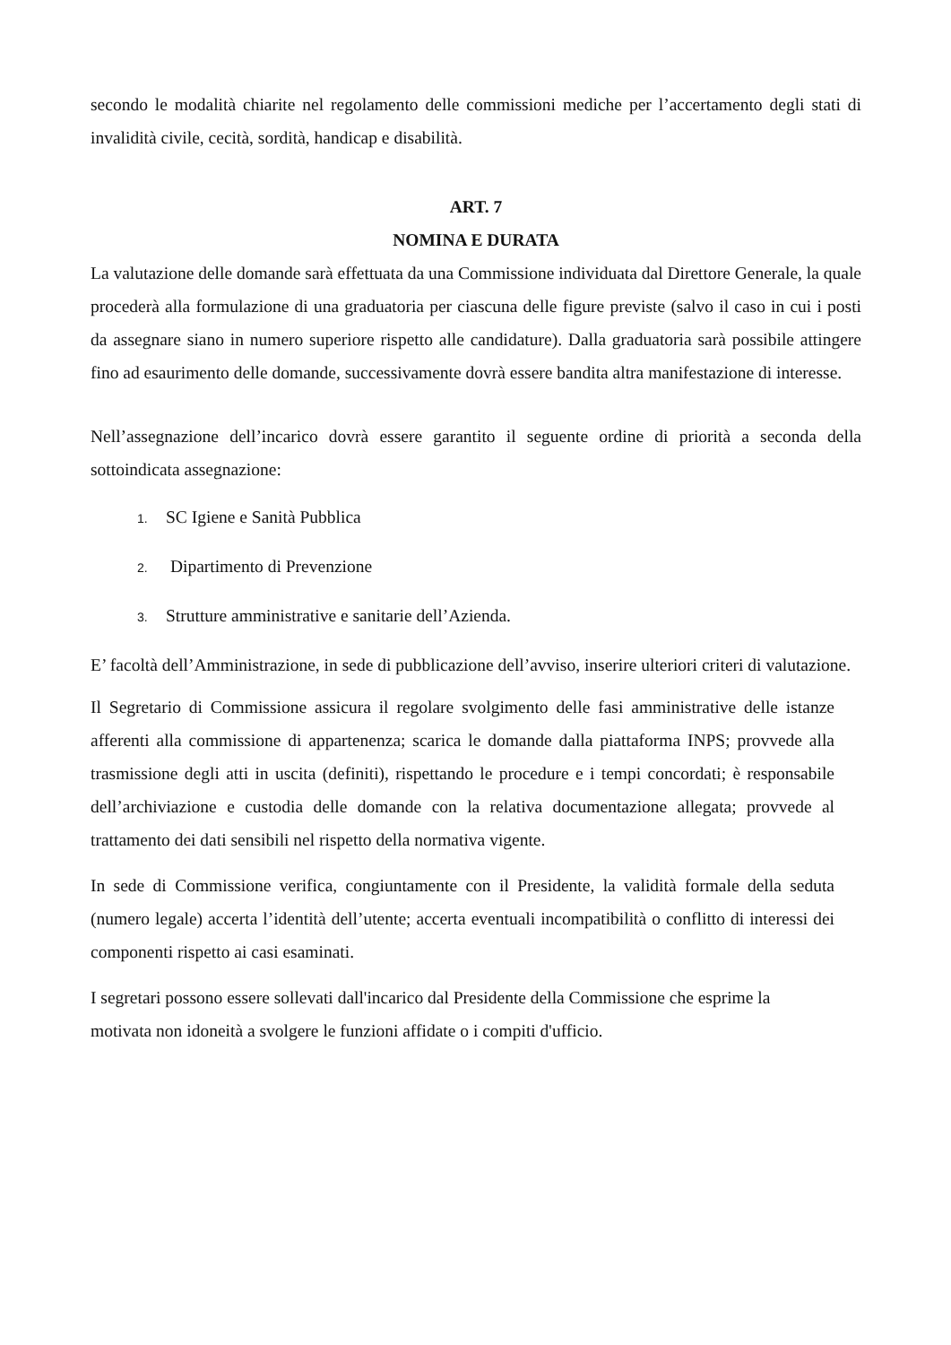secondo le modalità chiarite nel regolamento delle commissioni mediche per l’accertamento degli stati di invalidità civile, cecità, sordità, handicap e disabilità.
ART. 7
NOMINA E DURATA
La valutazione delle domande sarà effettuata da una Commissione individuata dal Direttore Generale, la quale procederà alla formulazione di una graduatoria per ciascuna delle figure previste (salvo il caso in cui i posti da assegnare siano in numero superiore rispetto alle candidature). Dalla graduatoria sarà possibile attingere fino ad esaurimento delle domande, successivamente dovrà essere bandita altra manifestazione di interesse.
Nell’assegnazione dell’incarico dovrà essere garantito il seguente ordine di priorità a seconda della sottoindicata assegnazione:
1. SC Igiene e Sanità Pubblica
2. Dipartimento di Prevenzione
3. Strutture amministrative e sanitarie dell’Azienda.
E’ facoltà dell’Amministrazione, in sede di pubblicazione dell’avviso, inserire ulteriori criteri di valutazione.
Il Segretario di Commissione assicura il regolare svolgimento delle fasi amministrative delle istanze afferenti alla commissione di appartenenza; scarica le domande dalla piattaforma INPS; provvede alla trasmissione degli atti in uscita (definiti), rispettando le procedure e i tempi concordati; è responsabile dell’archiviazione e custodia delle domande con la relativa documentazione allegata; provvede al trattamento dei dati sensibili nel rispetto della normativa vigente.
In sede di Commissione verifica, congiuntamente con il Presidente, la validità formale della seduta (numero legale) accerta l’identità dell’utente; accerta eventuali incompatibilità o conflitto di interessi dei componenti rispetto ai casi esaminati.
I segretari possono essere sollevati dall'incarico dal Presidente della Commissione che esprime la motivata non idoneità a svolgere le funzioni affidate o i compiti d'ufficio.